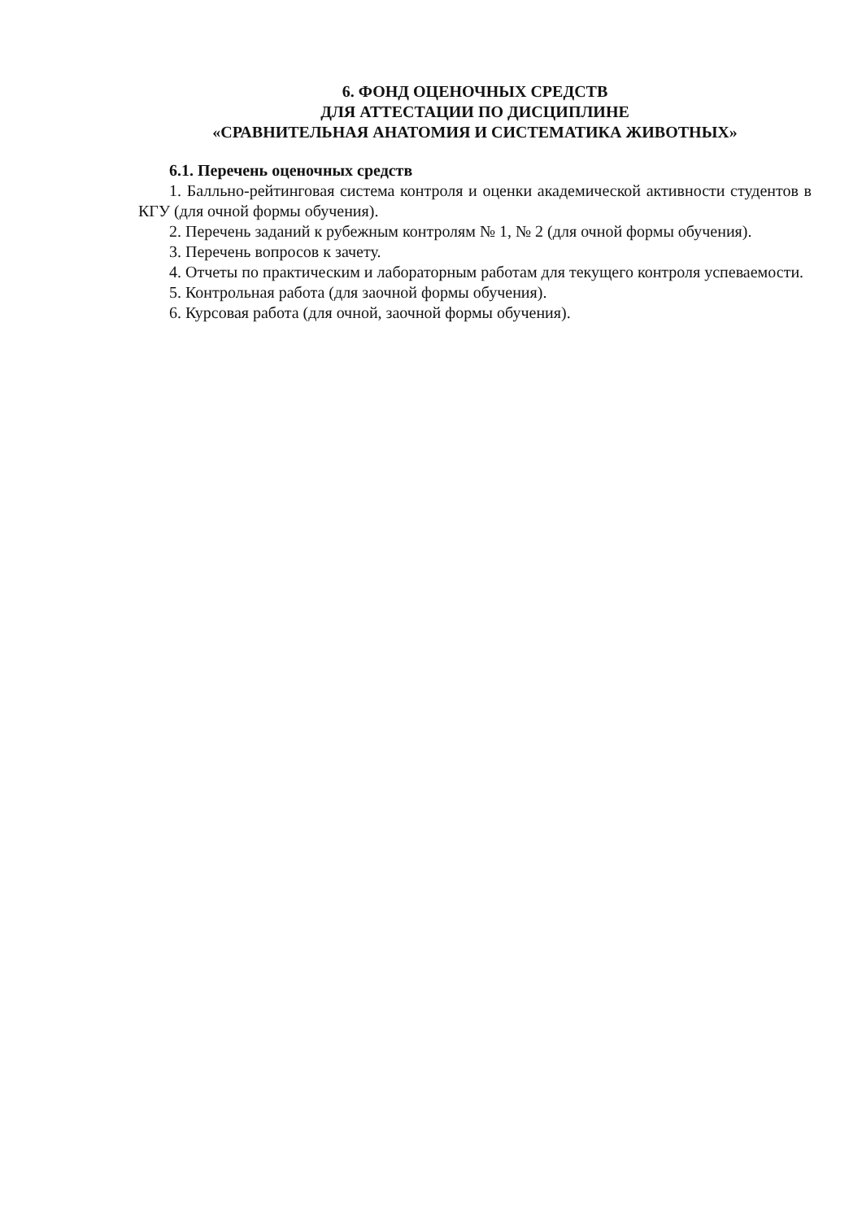6. ФОНД ОЦЕНОЧНЫХ СРЕДСТВ
ДЛЯ АТТЕСТАЦИИ ПО ДИСЦИПЛИНЕ
«СРАВНИТЕЛЬНАЯ АНАТОМИЯ И СИСТЕМАТИКА ЖИВОТНЫХ»
6.1. Перечень оценочных средств
1. Балльно-рейтинговая система контроля и оценки академической активности студентов в КГУ (для очной формы обучения).
2. Перечень заданий к рубежным контролям № 1, № 2 (для очной формы обучения).
3. Перечень вопросов к зачету.
4. Отчеты по практическим и лабораторным работам для текущего контроля успеваемости.
5. Контрольная работа (для заочной формы обучения).
6. Курсовая работа (для очной, заочной формы обучения).